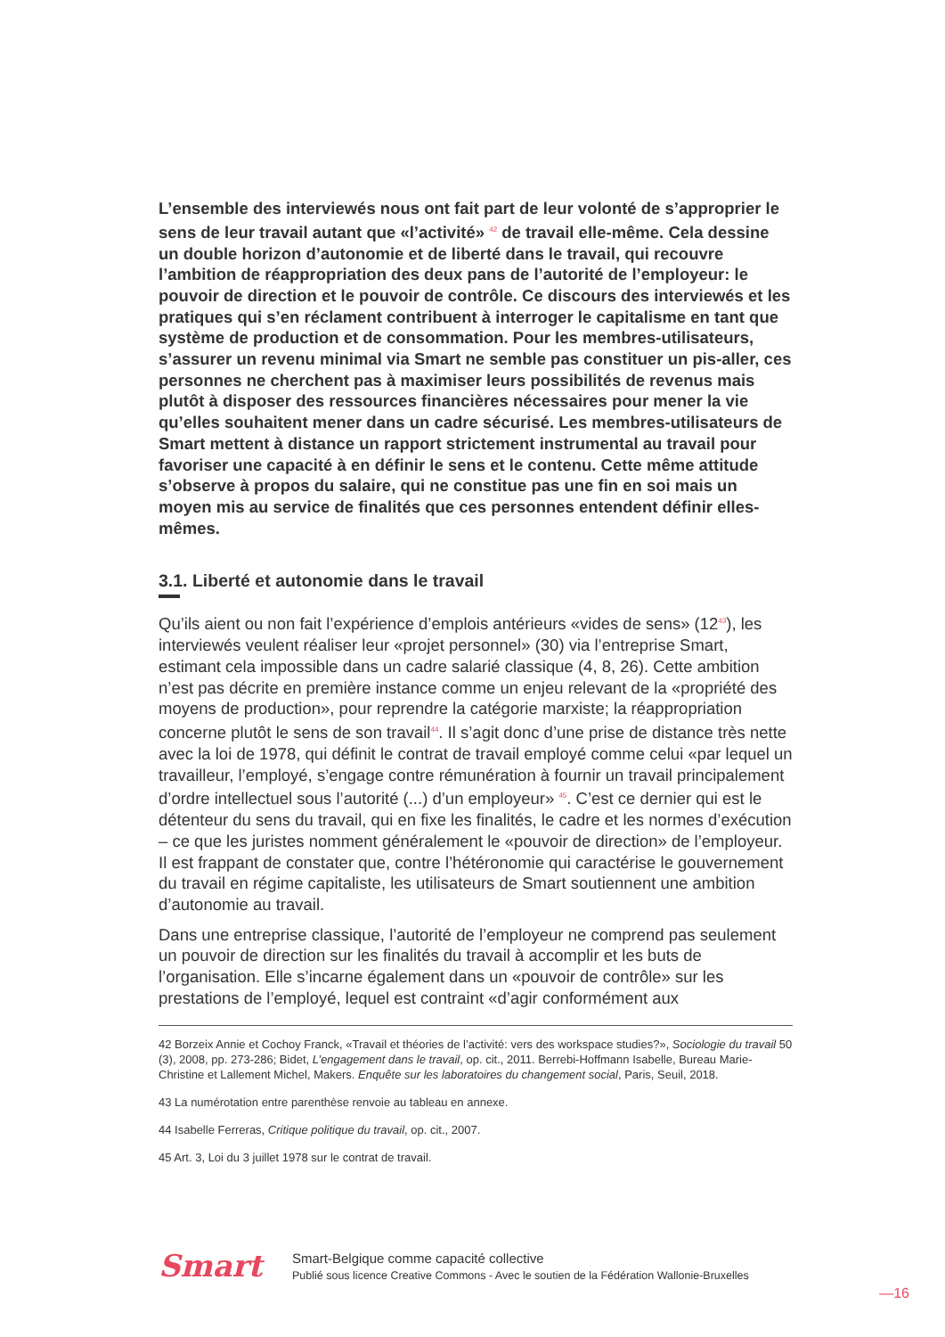L’ensemble des interviewés nous ont fait part de leur volonté de s’approprier le sens de leur travail autant que «l’activité» <sup>42</sup> de travail elle-même. Cela dessine un double horizon d’autonomie et de liberté dans le travail, qui recouvre l’ambition de réappropriation des deux pans de l’autorité de l’employeur: le pouvoir de direction et le pouvoir de contrôle. Ce discours des interviewés et les pratiques qui s’en réclament contribuent à interroger le capitalisme en tant que système de production et de consommation. Pour les membres-utilisateurs, s’assurer un revenu minimal via Smart ne semble pas constituer un pis-aller, ces personnes ne cherchent pas à maximiser leurs possibilités de revenus mais plutôt à disposer des ressources financières nécessaires pour mener la vie qu’elles souhaitent mener dans un cadre sécurisé. Les membres-utilisateurs de Smart mettent à distance un rapport strictement instrumental au travail pour favoriser une capacité à en définir le sens et le contenu. Cette même attitude s’observe à propos du salaire, qui ne constitue pas une fin en soi mais un moyen mis au service de finalités que ces personnes entendent définir elles-mêmes.
3.1. Liberté et autonomie dans le travail
Qu’ils aient ou non fait l’expérience d’emplois antérieurs «vides de sens» (12<sup>43</sup>), les interviewés veulent réaliser leur «projet personnel» (30) via l’entreprise Smart, estimant cela impossible dans un cadre salarié classique (4, 8, 26). Cette ambition n’est pas décrite en première instance comme un enjeu relevant de la «propriété des moyens de production», pour reprendre la catégorie marxiste; la réappropriation concerne plutôt le sens de son travail<sup>44</sup>. Il s’agit donc d’une prise de distance très nette avec la loi de 1978, qui définit le contrat de travail employé comme celui «par lequel un travailleur, l’employé, s’engage contre rémunération à fournir un travail principalement d’ordre intellectuel sous l’autorité (...) d’un employeur» <sup>45</sup>. C’est ce dernier qui est le détenteur du sens du travail, qui en fixe les finalités, le cadre et les normes d’exécution – ce que les juristes nomment généralement le «pouvoir de direction» de l’employeur. Il est frappant de constater que, contre l’hétéronomie qui caractérise le gouvernement du travail en régime capitaliste, les utilisateurs de Smart soutiennent une ambition d’autonomie au travail.
Dans une entreprise classique, l’autorité de l’employeur ne comprend pas seulement un pouvoir de direction sur les finalités du travail à accomplir et les buts de l’organisation. Elle s’incarne également dans un «pouvoir de contrôle» sur les prestations de l’employé, lequel est contraint «d’agir conformément aux
42 Borzeix Annie et Cochoy Franck, «Travail et théories de l’activité: vers des workspace studies?», Sociologie du travail 50 (3), 2008, pp. 273-286; Bidet, L’engagement dans le travail, op. cit., 2011. Berrebi-Hoffmann Isabelle, Bureau Marie-Christine et Lallement Michel, Makers. Enquête sur les laboratoires du changement social, Paris, Seuil, 2018.
43 La numérotation entre parenthèse renvoie au tableau en annexe.
44 Isabelle Ferreras, Critique politique du travail, op. cit., 2007.
45 Art. 3, Loi du 3 juillet 1978 sur le contrat de travail.
Smart
Smart-Belgique comme capacité collective
Publié sous licence Creative Commons - Avec le soutien de la Fédération Wallonie-Bruxelles
—16